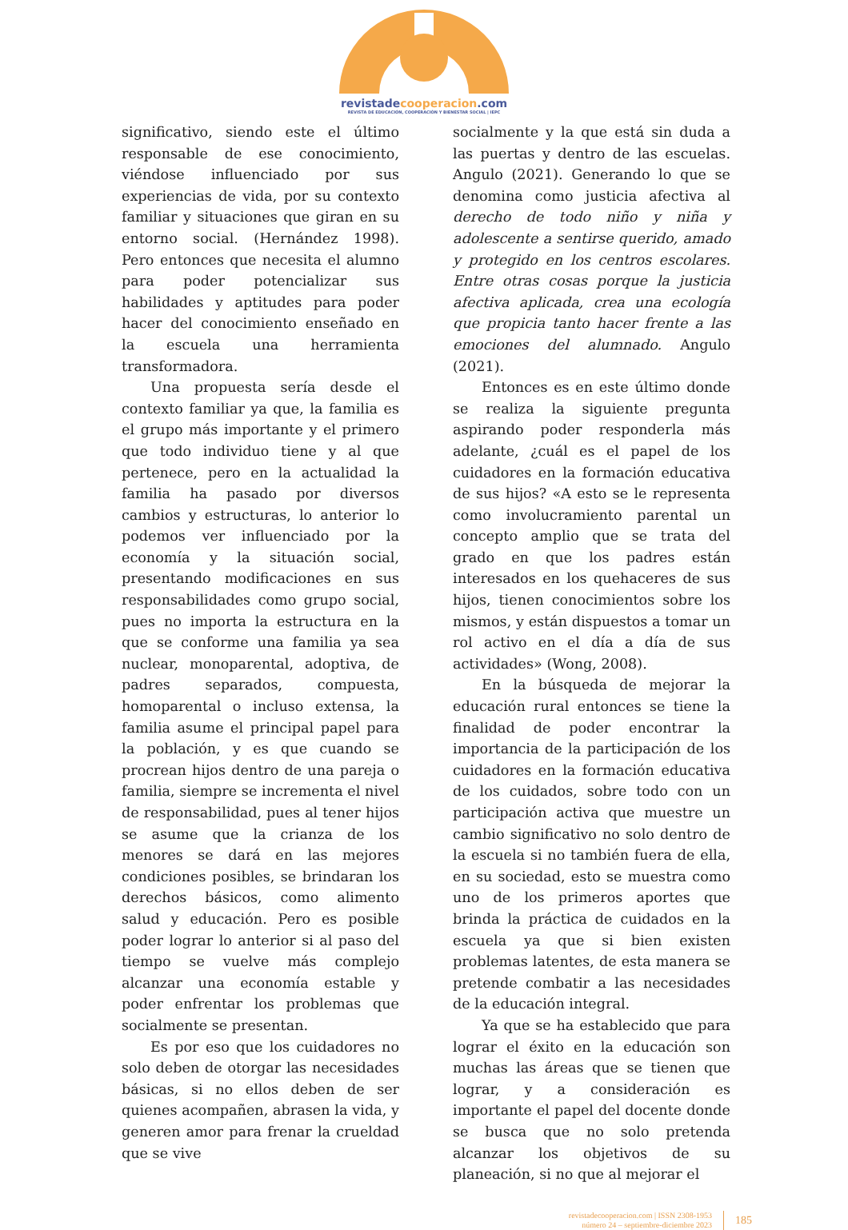revistadecooperacion.com
REVISTA DE EDUCACIÓN, COOPERACIÓN Y BIENESTAR SOCIAL | IEPC
significativo, siendo este el último responsable de ese conocimiento, viéndose influenciado por sus experiencias de vida, por su contexto familiar y situaciones que giran en su entorno social. (Hernández 1998). Pero entonces que necesita el alumno para poder potencializar sus habilidades y aptitudes para poder hacer del conocimiento enseñado en la escuela una herramienta transformadora.
Una propuesta sería desde el contexto familiar ya que, la familia es el grupo más importante y el primero que todo individuo tiene y al que pertenece, pero en la actualidad la familia ha pasado por diversos cambios y estructuras, lo anterior lo podemos ver influenciado por la economía y la situación social, presentando modificaciones en sus responsabilidades como grupo social, pues no importa la estructura en la que se conforme una familia ya sea nuclear, monoparental, adoptiva, de padres separados, compuesta, homoparental o incluso extensa, la familia asume el principal papel para la población, y es que cuando se procrean hijos dentro de una pareja o familia, siempre se incrementa el nivel de responsabilidad, pues al tener hijos se asume que la crianza de los menores se dará en las mejores condiciones posibles, se brindaran los derechos básicos, como alimento salud y educación. Pero es posible poder lograr lo anterior si al paso del tiempo se vuelve más complejo alcanzar una economía estable y poder enfrentar los problemas que socialmente se presentan.
Es por eso que los cuidadores no solo deben de otorgar las necesidades básicas, si no ellos deben de ser quienes acompañen, abrasen la vida, y generen amor para frenar la crueldad que se vive
socialmente y la que está sin duda a las puertas y dentro de las escuelas. Angulo (2021). Generando lo que se denomina como justicia afectiva al derecho de todo niño y niña y adolescente a sentirse querido, amado y protegido en los centros escolares. Entre otras cosas porque la justicia afectiva aplicada, crea una ecología que propicia tanto hacer frente a las emociones del alumnado. Angulo (2021).
Entonces es en este último donde se realiza la siguiente pregunta aspirando poder responderla más adelante, ¿cuál es el papel de los cuidadores en la formación educativa de sus hijos? «A esto se le representa como involucramiento parental un concepto amplio que se trata del grado en que los padres están interesados en los quehaceres de sus hijos, tienen conocimientos sobre los mismos, y están dispuestos a tomar un rol activo en el día a día de sus actividades» (Wong, 2008).
En la búsqueda de mejorar la educación rural entonces se tiene la finalidad de poder encontrar la importancia de la participación de los cuidadores en la formación educativa de los cuidados, sobre todo con un participación activa que muestre un cambio significativo no solo dentro de la escuela si no también fuera de ella, en su sociedad, esto se muestra como uno de los primeros aportes que brinda la práctica de cuidados en la escuela ya que si bien existen problemas latentes, de esta manera se pretende combatir a las necesidades de la educación integral.
Ya que se ha establecido que para lograr el éxito en la educación son muchas las áreas que se tienen que lograr, y a consideración es importante el papel del docente donde se busca que no solo pretenda alcanzar los objetivos de su planeación, si no que al mejorar el
revistadecooperacion.com | ISSN 2308-1953
número 24 – septiembre-diciembre 2023
185